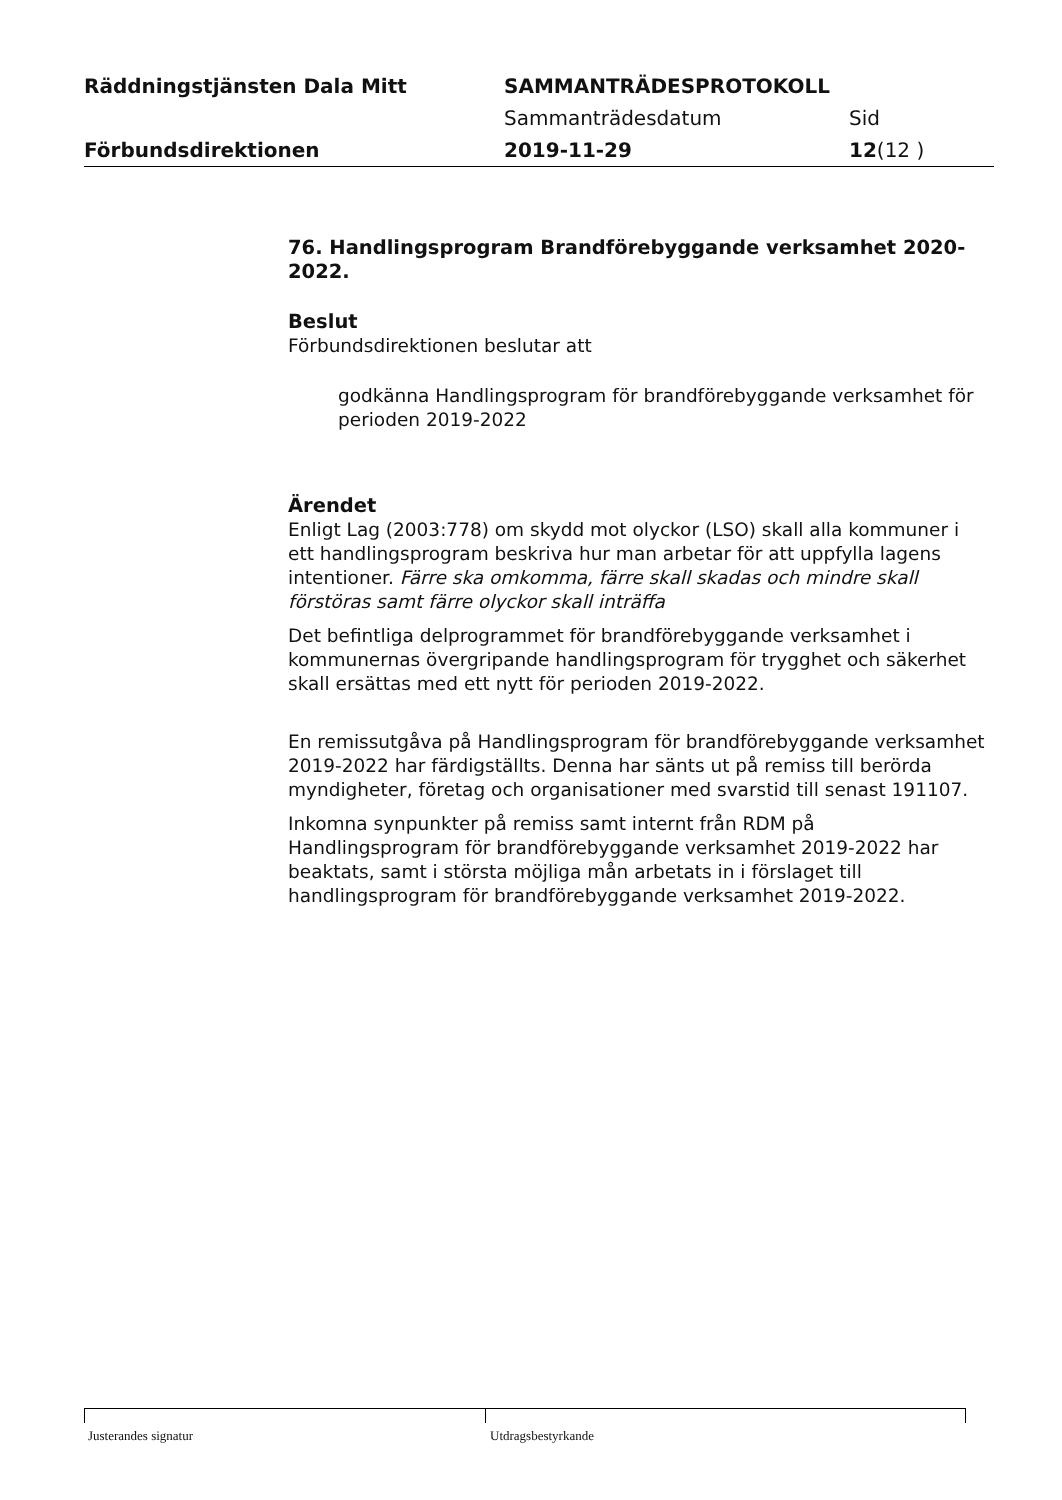Räddningstjänsten Dala Mitt SAMMANTRÄDESPROTOKOLL
Sammanträdesdatum Sid
Förbundsdirektionen 2019-11-29 12(12 )
76. Handlingsprogram Brandförebyggande verksamhet 2020-2022.
Beslut
Förbundsdirektionen beslutar att
godkänna Handlingsprogram för brandförebyggande verksamhet för perioden 2019-2022
Ärendet
Enligt Lag (2003:778) om skydd mot olyckor (LSO) skall alla kommuner i ett handlingsprogram beskriva hur man arbetar för att uppfylla lagens intentioner. Färre ska omkomma, färre skall skadas och mindre skall förstöras samt färre olyckor skall inträffa
Det befintliga delprogrammet för brandförebyggande verksamhet i kommunernas övergripande handlingsprogram för trygghet och säkerhet skall ersättas med ett nytt för perioden 2019-2022.
En remissutgåva på Handlingsprogram för brandförebyggande verksamhet 2019-2022 har färdigställts. Denna har sänts ut på remiss till berörda myndigheter, företag och organisationer med svarstid till senast 191107.
Inkomna synpunkter på remiss samt internt från RDM på Handlingsprogram för brandförebyggande verksamhet 2019-2022 har beaktats, samt i största möjliga mån arbetats in i förslaget till handlingsprogram för brandförebyggande verksamhet 2019-2022.
Justerandes signatur Utdragsbestyrkande